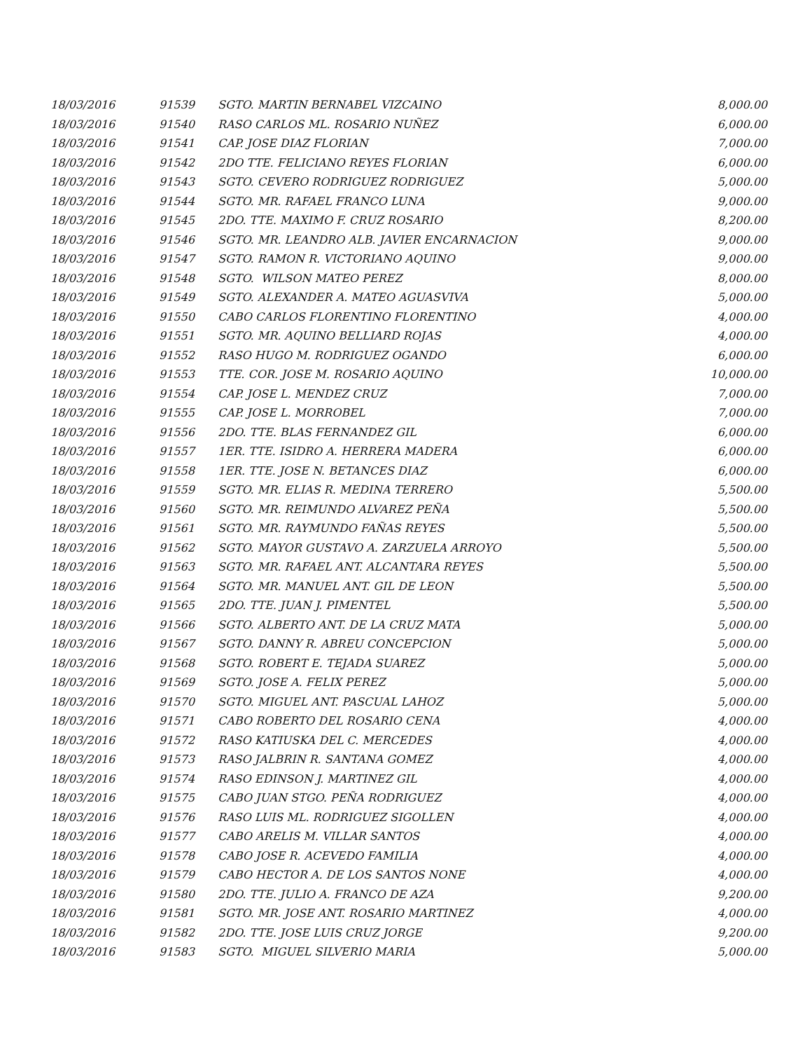| 18/03/2016 | 91539 | SGTO. MARTIN BERNABEL VIZCAINO | 8,000.00 |
| 18/03/2016 | 91540 | RASO CARLOS ML. ROSARIO NUÑEZ | 6,000.00 |
| 18/03/2016 | 91541 | CAP. JOSE DIAZ FLORIAN | 7,000.00 |
| 18/03/2016 | 91542 | 2DO TTE. FELICIANO REYES FLORIAN | 6,000.00 |
| 18/03/2016 | 91543 | SGTO. CEVERO RODRIGUEZ RODRIGUEZ | 5,000.00 |
| 18/03/2016 | 91544 | SGTO. MR. RAFAEL FRANCO LUNA | 9,000.00 |
| 18/03/2016 | 91545 | 2DO. TTE. MAXIMO F. CRUZ ROSARIO | 8,200.00 |
| 18/03/2016 | 91546 | SGTO. MR. LEANDRO ALB. JAVIER ENCARNACION | 9,000.00 |
| 18/03/2016 | 91547 | SGTO. RAMON R. VICTORIANO AQUINO | 9,000.00 |
| 18/03/2016 | 91548 | SGTO. WILSON MATEO PEREZ | 8,000.00 |
| 18/03/2016 | 91549 | SGTO. ALEXANDER A. MATEO AGUASVIVA | 5,000.00 |
| 18/03/2016 | 91550 | CABO CARLOS FLORENTINO FLORENTINO | 4,000.00 |
| 18/03/2016 | 91551 | SGTO. MR. AQUINO BELLIARD ROJAS | 4,000.00 |
| 18/03/2016 | 91552 | RASO HUGO M. RODRIGUEZ OGANDO | 6,000.00 |
| 18/03/2016 | 91553 | TTE. COR. JOSE M. ROSARIO AQUINO | 10,000.00 |
| 18/03/2016 | 91554 | CAP. JOSE L. MENDEZ CRUZ | 7,000.00 |
| 18/03/2016 | 91555 | CAP. JOSE L. MORROBEL | 7,000.00 |
| 18/03/2016 | 91556 | 2DO. TTE. BLAS FERNANDEZ GIL | 6,000.00 |
| 18/03/2016 | 91557 | 1ER. TTE. ISIDRO A. HERRERA MADERA | 6,000.00 |
| 18/03/2016 | 91558 | 1ER. TTE. JOSE N. BETANCES DIAZ | 6,000.00 |
| 18/03/2016 | 91559 | SGTO. MR. ELIAS R. MEDINA TERRERO | 5,500.00 |
| 18/03/2016 | 91560 | SGTO. MR. REIMUNDO ALVAREZ PEÑA | 5,500.00 |
| 18/03/2016 | 91561 | SGTO. MR. RAYMUNDO FAÑAS REYES | 5,500.00 |
| 18/03/2016 | 91562 | SGTO. MAYOR GUSTAVO A. ZARZUELA ARROYO | 5,500.00 |
| 18/03/2016 | 91563 | SGTO. MR. RAFAEL ANT. ALCANTARA REYES | 5,500.00 |
| 18/03/2016 | 91564 | SGTO. MR. MANUEL ANT. GIL DE LEON | 5,500.00 |
| 18/03/2016 | 91565 | 2DO. TTE. JUAN J. PIMENTEL | 5,500.00 |
| 18/03/2016 | 91566 | SGTO. ALBERTO ANT. DE LA CRUZ MATA | 5,000.00 |
| 18/03/2016 | 91567 | SGTO. DANNY R. ABREU CONCEPCION | 5,000.00 |
| 18/03/2016 | 91568 | SGTO. ROBERT E. TEJADA SUAREZ | 5,000.00 |
| 18/03/2016 | 91569 | SGTO. JOSE A. FELIX PEREZ | 5,000.00 |
| 18/03/2016 | 91570 | SGTO. MIGUEL ANT. PASCUAL LAHOZ | 5,000.00 |
| 18/03/2016 | 91571 | CABO ROBERTO DEL ROSARIO CENA | 4,000.00 |
| 18/03/2016 | 91572 | RASO KATIUSKA DEL C. MERCEDES | 4,000.00 |
| 18/03/2016 | 91573 | RASO JALBRIN R. SANTANA GOMEZ | 4,000.00 |
| 18/03/2016 | 91574 | RASO EDINSON J. MARTINEZ GIL | 4,000.00 |
| 18/03/2016 | 91575 | CABO JUAN STGO. PEÑA RODRIGUEZ | 4,000.00 |
| 18/03/2016 | 91576 | RASO LUIS ML. RODRIGUEZ SIGOLLEN | 4,000.00 |
| 18/03/2016 | 91577 | CABO ARELIS M. VILLAR SANTOS | 4,000.00 |
| 18/03/2016 | 91578 | CABO JOSE R. ACEVEDO FAMILIA | 4,000.00 |
| 18/03/2016 | 91579 | CABO HECTOR A. DE LOS SANTOS NONE | 4,000.00 |
| 18/03/2016 | 91580 | 2DO. TTE. JULIO A. FRANCO DE AZA | 9,200.00 |
| 18/03/2016 | 91581 | SGTO. MR. JOSE ANT. ROSARIO MARTINEZ | 4,000.00 |
| 18/03/2016 | 91582 | 2DO. TTE. JOSE LUIS CRUZ JORGE | 9,200.00 |
| 18/03/2016 | 91583 | SGTO. MIGUEL SILVERIO MARIA | 5,000.00 |